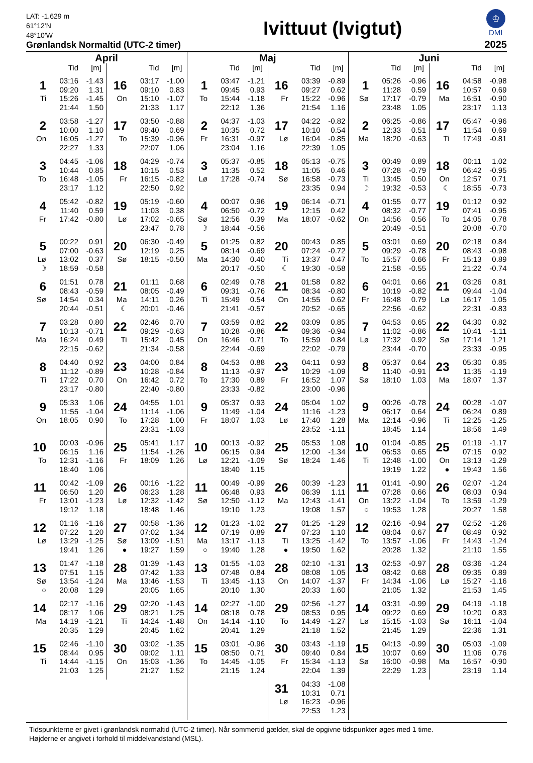LAT: -1.629 m
61°12’N
48°10’W
Grønlandsk Normaltid (UTC-2 timer)
Ivittuut (Ivigtut)
♔
DMI
2025
April
Tid [m]
| 1 | 03:16 | -1.43 |
| | 09:20 | 1.31 |
| Ti | 15:26 | -1.45 |
| | 21:44 | 1.50 |
| 2 | 03:58 | -1.27 |
| | 10:00 | 1.10 |
| On | 16:05 | -1.27 |
| | 22:27 | 1.33 |
| 3 | 04:45 | -1.06 |
| | 10:44 | 0.85 |
| To | 16:48 | -1.05 |
| | 23:17 | 1.12 |
| 4 | 05:42 | -0.82 |
| | 11:40 | 0.59 |
| Fr | 17:42 | -0.80 |
| 5 | 00:22 | 0.91 |
| | 07:00 | -0.63 |
| Lø | 13:02 | 0.37 |
| ☽ | 18:59 | -0.58 |
| 6 | 01:51 | 0.78 |
| | 08:43 | -0.59 |
| Sø | 14:54 | 0.34 |
| | 20:44 | -0.51 |
| 7 | 03:28 | 0.80 |
| | 10:13 | -0.71 |
| Ma | 16:24 | 0.49 |
| | 22:15 | -0.62 |
| 8 | 04:40 | 0.92 |
| | 11:12 | -0.89 |
| Ti | 17:22 | 0.70 |
| | 23:17 | -0.80 |
| 9 | 05:33 | 1.06 |
| | 11:55 | -1.04 |
| On | 18:05 | 0.90 |
| 10 | 00:03 | -0.96 |
| | 06:15 | 1.16 |
| To | 12:31 | -1.16 |
| | 18:40 | 1.06 |
| 11 | 00:42 | -1.09 |
| | 06:50 | 1.20 |
| Fr | 13:01 | -1.23 |
| | 19:12 | 1.18 |
| 12 | 01:16 | -1.16 |
| | 07:22 | 1.20 |
| Lø | 13:29 | -1.25 |
| | 19:41 | 1.26 |
| 13 | 01:47 | -1.18 |
| | 07:51 | 1.15 |
| Sø | 13:54 | -1.24 |
| ○ | 20:08 | 1.29 |
| 14 | 02:17 | -1.16 |
| | 08:17 | 1.06 |
| Ma | 14:19 | -1.21 |
| | 20:35 | 1.29 |
| 15 | 02:46 | -1.10 |
| | 08:44 | 0.95 |
| Ti | 14:44 | -1.15 |
| | 21:03 | 1.25 |
Tid [m]
| 16 | 03:17 | -1.00 |
| | 09:10 | 0.83 |
| On | 15:10 | -1.07 |
| | 21:33 | 1.17 |
| 17 | 03:50 | -0.88 |
| | 09:40 | 0.69 |
| To | 15:39 | -0.96 |
| | 22:07 | 1.06 |
| 18 | 04:29 | -0.74 |
| | 10:15 | 0.53 |
| Fr | 16:15 | -0.82 |
| | 22:50 | 0.92 |
| 19 | 05:19 | -0.60 |
| | 11:03 | 0.38 |
| Lø | 17:02 | -0.65 |
| | 23:47 | 0.78 |
| 20 | 06:30 | -0.49 |
| | 12:19 | 0.25 |
| Sø | 18:15 | -0.50 |
| 21 | 01:11 | 0.68 |
| | 08:05 | -0.49 |
| Ma | 14:11 | 0.26 |
| ☾ | 20:01 | -0.46 |
| 22 | 02:46 | 0.70 |
| | 09:29 | -0.63 |
| Ti | 15:42 | 0.45 |
| | 21:34 | -0.58 |
| 23 | 04:00 | 0.84 |
| | 10:28 | -0.84 |
| On | 16:42 | 0.72 |
| | 22:40 | -0.80 |
| 24 | 04:55 | 1.01 |
| | 11:14 | -1.06 |
| To | 17:28 | 1.00 |
| | 23:31 | -1.03 |
| 25 | 05:41 | 1.17 |
| | 11:54 | -1.26 |
| Fr | 18:09 | 1.26 |
| 26 | 00:16 | -1.22 |
| | 06:23 | 1.28 |
| Lø | 12:32 | -1.42 |
| | 18:48 | 1.46 |
| 27 | 00:58 | -1.36 |
| | 07:02 | 1.34 |
| Sø | 13:09 | -1.51 |
| ● | 19:27 | 1.59 |
| 28 | 01:39 | -1.43 |
| | 07:42 | 1.33 |
| Ma | 13:46 | -1.53 |
| | 20:05 | 1.65 |
| 29 | 02:20 | -1.43 |
| | 08:21 | 1.25 |
| Ti | 14:24 | -1.48 |
| | 20:45 | 1.62 |
| 30 | 03:02 | -1.35 |
| | 09:02 | 1.11 |
| On | 15:03 | -1.36 |
| | 21:27 | 1.52 |
Maj
Tid [m]
| 1 | 03:47 | -1.21 |
| | 09:45 | 0.93 |
| To | 15:44 | -1.18 |
| | 22:12 | 1.36 |
| 2 | 04:37 | -1.03 |
| | 10:35 | 0.72 |
| Fr | 16:31 | -0.97 |
| | 23:04 | 1.16 |
| 3 | 05:37 | -0.85 |
| | 11:35 | 0.52 |
| Lø | 17:28 | -0.74 |
| 4 | 00:07 | 0.96 |
| | 06:50 | -0.72 |
| Sø | 12:56 | 0.39 |
| ☽ | 18:44 | -0.56 |
| 5 | 01:25 | 0.82 |
| | 08:14 | -0.69 |
| Ma | 14:30 | 0.40 |
| | 20:17 | -0.50 |
| 6 | 02:49 | 0.78 |
| | 09:31 | -0.76 |
| Ti | 15:49 | 0.54 |
| | 21:41 | -0.57 |
| 7 | 03:59 | 0.82 |
| | 10:28 | -0.86 |
| On | 16:46 | 0.71 |
| | 22:44 | -0.69 |
| 8 | 04:53 | 0.88 |
| | 11:13 | -0.97 |
| To | 17:30 | 0.89 |
| | 23:33 | -0.82 |
| 9 | 05:37 | 0.93 |
| | 11:49 | -1.04 |
| Fr | 18:07 | 1.03 |
| 10 | 00:13 | -0.92 |
| | 06:15 | 0.94 |
| Lø | 12:21 | -1.09 |
| | 18:40 | 1.15 |
| 11 | 00:49 | -0.99 |
| | 06:48 | 0.93 |
| Sø | 12:50 | -1.12 |
| | 19:10 | 1.23 |
| 12 | 01:23 | -1.02 |
| | 07:19 | 0.89 |
| Ma | 13:17 | -1.13 |
| ○ | 19:40 | 1.28 |
| 13 | 01:55 | -1.03 |
| | 07:48 | 0.84 |
| Ti | 13:45 | -1.13 |
| | 20:10 | 1.30 |
| 14 | 02:27 | -1.00 |
| | 08:18 | 0.78 |
| On | 14:14 | -1.10 |
| | 20:41 | 1.29 |
| 15 | 03:01 | -0.96 |
| | 08:50 | 0.71 |
| To | 14:45 | -1.05 |
| | 21:15 | 1.24 |
Tid [m]
| 16 | 03:39 | -0.89 |
| | 09:27 | 0.62 |
| Fr | 15:22 | -0.96 |
| | 21:54 | 1.16 |
| 17 | 04:22 | -0.82 |
| | 10:10 | 0.54 |
| Lø | 16:04 | -0.85 |
| | 22:39 | 1.05 |
| 18 | 05:13 | -0.75 |
| | 11:05 | 0.46 |
| Sø | 16:58 | -0.73 |
| | 23:35 | 0.94 |
| 19 | 06:14 | -0.71 |
| | 12:15 | 0.42 |
| Ma | 18:07 | -0.62 |
| 20 | 00:43 | 0.85 |
| | 07:24 | -0.72 |
| Ti | 13:37 | 0.47 |
| ☾ | 19:30 | -0.58 |
| 21 | 01:58 | 0.82 |
| | 08:34 | -0.80 |
| On | 14:55 | 0.62 |
| | 20:52 | -0.65 |
| 22 | 03:09 | 0.85 |
| | 09:36 | -0.94 |
| To | 15:59 | 0.84 |
| | 22:02 | -0.79 |
| 23 | 04:11 | 0.93 |
| | 10:29 | -1.09 |
| Fr | 16:52 | 1.07 |
| | 23:00 | -0.96 |
| 24 | 05:04 | 1.02 |
| | 11:16 | -1.23 |
| Lø | 17:40 | 1.28 |
| | 23:52 | -1.11 |
| 25 | 05:53 | 1.08 |
| | 12:00 | -1.34 |
| Sø | 18:24 | 1.46 |
| 26 | 00:39 | -1.23 |
| | 06:39 | 1.11 |
| Ma | 12:43 | -1.41 |
| | 19:08 | 1.57 |
| 27 | 01:25 | -1.29 |
| | 07:23 | 1.10 |
| Ti | 13:25 | -1.42 |
| ● | 19:50 | 1.62 |
| 28 | 02:10 | -1.31 |
| | 08:08 | 1.05 |
| On | 14:07 | -1.37 |
| | 20:33 | 1.60 |
| 29 | 02:56 | -1.27 |
| | 08:53 | 0.95 |
| To | 14:49 | -1.27 |
| | 21:18 | 1.52 |
| 30 | 03:43 | -1.19 |
| | 09:40 | 0.84 |
| Fr | 15:34 | -1.13 |
| | 22:04 | 1.39 |
| 31 | 04:33 | -1.08 |
| | 10:31 | 0.71 |
| Lø | 16:23 | -0.96 |
| | 22:53 | 1.23 |
Juni
Tid [m]
| 1 | 05:26 | -0.96 |
| | 11:28 | 0.59 |
| Sø | 17:17 | -0.79 |
| | 23:48 | 1.05 |
| 2 | 06:25 | -0.86 |
| | 12:33 | 0.51 |
| Ma | 18:20 | -0.63 |
| 3 | 00:49 | 0.89 |
| | 07:28 | -0.79 |
| Ti | 13:45 | 0.50 |
| ☽ | 19:32 | -0.53 |
| 4 | 01:55 | 0.77 |
| | 08:32 | -0.77 |
| On | 14:56 | 0.56 |
| | 20:49 | -0.51 |
| 5 | 03:01 | 0.69 |
| | 09:29 | -0.78 |
| To | 15:57 | 0.66 |
| | 21:58 | -0.55 |
| 6 | 04:01 | 0.66 |
| | 10:19 | -0.82 |
| Fr | 16:48 | 0.79 |
| | 22:56 | -0.62 |
| 7 | 04:53 | 0.65 |
| | 11:02 | -0.86 |
| Lø | 17:32 | 0.92 |
| | 23:44 | -0.70 |
| 8 | 05:37 | 0.64 |
| | 11:40 | -0.91 |
| Sø | 18:10 | 1.03 |
| 9 | 00:26 | -0.78 |
| | 06:17 | 0.64 |
| Ma | 12:14 | -0.96 |
| | 18:45 | 1.14 |
| 10 | 01:04 | -0.85 |
| | 06:53 | 0.65 |
| Ti | 12:48 | -1.00 |
| | 19:19 | 1.22 |
| 11 | 01:41 | -0.90 |
| | 07:28 | 0.66 |
| On | 13:22 | -1.04 |
| ○ | 19:53 | 1.28 |
| 12 | 02:16 | -0.94 |
| | 08:04 | 0.67 |
| To | 13:57 | -1.06 |
| | 20:28 | 1.32 |
| 13 | 02:53 | -0.97 |
| | 08:42 | 0.68 |
| Fr | 14:34 | -1.06 |
| | 21:05 | 1.32 |
| 14 | 03:31 | -0.99 |
| | 09:22 | 0.69 |
| Lø | 15:15 | -1.03 |
| | 21:45 | 1.29 |
| 15 | 04:13 | -0.99 |
| | 10:07 | 0.69 |
| Sø | 16:00 | -0.98 |
| | 22:29 | 1.23 |
Tid [m]
| 16 | 04:58 | -0.98 |
| | 10:57 | 0.69 |
| Ma | 16:51 | -0.90 |
| | 23:17 | 1.13 |
| 17 | 05:47 | -0.96 |
| | 11:54 | 0.69 |
| Ti | 17:49 | -0.81 |
| 18 | 00:11 | 1.02 |
| | 06:42 | -0.95 |
| On | 12:57 | 0.71 |
| ☾ | 18:55 | -0.73 |
| 19 | 01:12 | 0.92 |
| | 07:41 | -0.95 |
| To | 14:05 | 0.78 |
| | 20:08 | -0.70 |
| 20 | 02:18 | 0.84 |
| | 08:43 | -0.98 |
| Fr | 15:13 | 0.89 |
| | 21:22 | -0.74 |
| 21 | 03:26 | 0.81 |
| | 09:44 | -1.04 |
| Lø | 16:17 | 1.05 |
| | 22:31 | -0.83 |
| 22 | 04:30 | 0.82 |
| | 10:41 | -1.11 |
| Sø | 17:14 | 1.21 |
| | 23:33 | -0.95 |
| 23 | 05:30 | 0.85 |
| | 11:35 | -1.19 |
| Ma | 18:07 | 1.37 |
| 24 | 00:28 | -1.07 |
| | 06:24 | 0.89 |
| Ti | 12:25 | -1.25 |
| | 18:56 | 1.49 |
| 25 | 01:19 | -1.17 |
| | 07:15 | 0.92 |
| On | 13:13 | -1.29 |
| ● | 19:43 | 1.56 |
| 26 | 02:07 | -1.24 |
| | 08:03 | 0.94 |
| To | 13:59 | -1.29 |
| | 20:27 | 1.58 |
| 27 | 02:52 | -1.26 |
| | 08:49 | 0.92 |
| Fr | 14:43 | -1.24 |
| | 21:10 | 1.55 |
| 28 | 03:36 | -1.24 |
| | 09:35 | 0.89 |
| Lø | 15:27 | -1.16 |
| | 21:53 | 1.45 |
| 29 | 04:19 | -1.18 |
| | 10:20 | 0.83 |
| Sø | 16:11 | -1.04 |
| | 22:36 | 1.31 |
| 30 | 05:03 | -1.09 |
| | 11:06 | 0.76 |
| Ma | 16:57 | -0.90 |
| | 23:19 | 1.14 |
Tidspunkterne er givet i grønlandsk normaltid (UTC-2 timer). Når sommertid gælder, skal de opgivne tidspunkter øges med 1 time.
Højderne er angivet i forhold til middelvandstand (MSL).